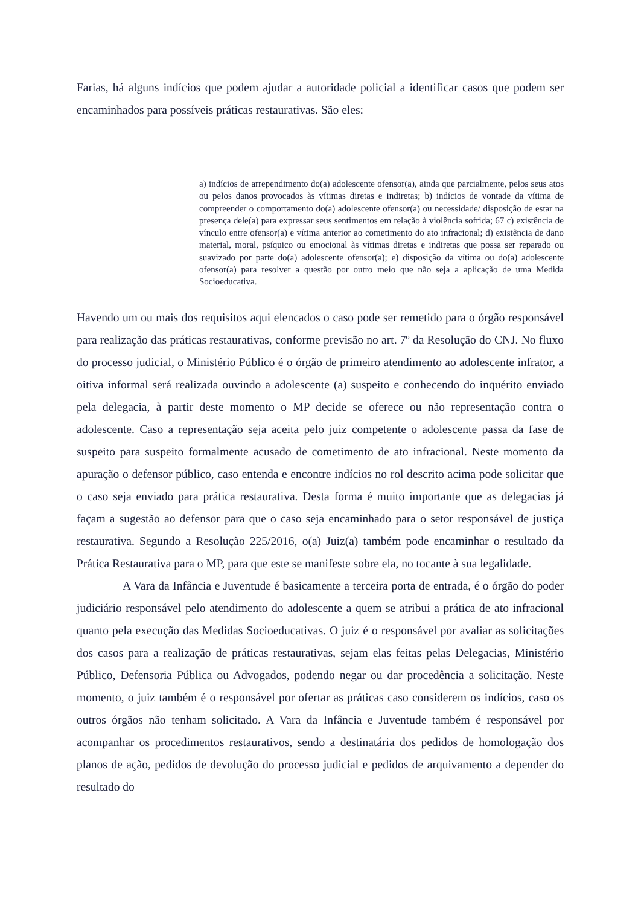Farias, há alguns indícios que podem ajudar a autoridade policial a identificar casos que podem ser encaminhados para possíveis práticas restaurativas. São eles:
a) indícios de arrependimento do(a) adolescente ofensor(a), ainda que parcialmente, pelos seus atos ou pelos danos provocados às vítimas diretas e indiretas; b) indícios de vontade da vítima de compreender o comportamento do(a) adolescente ofensor(a) ou necessidade/ disposição de estar na presença dele(a) para expressar seus sentimentos em relação à violência sofrida; 67 c) existência de vínculo entre ofensor(a) e vítima anterior ao cometimento do ato infracional; d) existência de dano material, moral, psíquico ou emocional às vítimas diretas e indiretas que possa ser reparado ou suavizado por parte do(a) adolescente ofensor(a); e) disposição da vítima ou do(a) adolescente ofensor(a) para resolver a questão por outro meio que não seja a aplicação de uma Medida Socioeducativa.
Havendo um ou mais dos requisitos aqui elencados o caso pode ser remetido para o órgão responsável para realização das práticas restaurativas, conforme previsão no art. 7º da Resolução do CNJ. No fluxo do processo judicial, o Ministério Público é o órgão de primeiro atendimento ao adolescente infrator, a oitiva informal será realizada ouvindo a adolescente (a) suspeito e conhecendo do inquérito enviado pela delegacia, à partir deste momento o MP decide se oferece ou não representação contra o adolescente. Caso a representação seja aceita pelo juiz competente o adolescente passa da fase de suspeito para suspeito formalmente acusado de cometimento de ato infracional. Neste momento da apuração o defensor público, caso entenda e encontre indícios no rol descrito acima pode solicitar que o caso seja enviado para prática restaurativa. Desta forma é muito importante que as delegacias já façam a sugestão ao defensor para que o caso seja encaminhado para o setor responsável de justiça restaurativa. Segundo a Resolução 225/2016, o(a) Juiz(a) também pode encaminhar o resultado da Prática Restaurativa para o MP, para que este se manifeste sobre ela, no tocante à sua legalidade.
A Vara da Infância e Juventude é basicamente a terceira porta de entrada, é o órgão do poder judiciário responsável pelo atendimento do adolescente a quem se atribui a prática de ato infracional quanto pela execução das Medidas Socioeducativas. O juiz é o responsável por avaliar as solicitações dos casos para a realização de práticas restaurativas, sejam elas feitas pelas Delegacias, Ministério Público, Defensoria Pública ou Advogados, podendo negar ou dar procedência a solicitação. Neste momento, o juiz também é o responsável por ofertar as práticas caso considerem os indícios, caso os outros órgãos não tenham solicitado. A Vara da Infância e Juventude também é responsável por acompanhar os procedimentos restaurativos, sendo a destinatária dos pedidos de homologação dos planos de ação, pedidos de devolução do processo judicial e pedidos de arquivamento a depender do resultado do